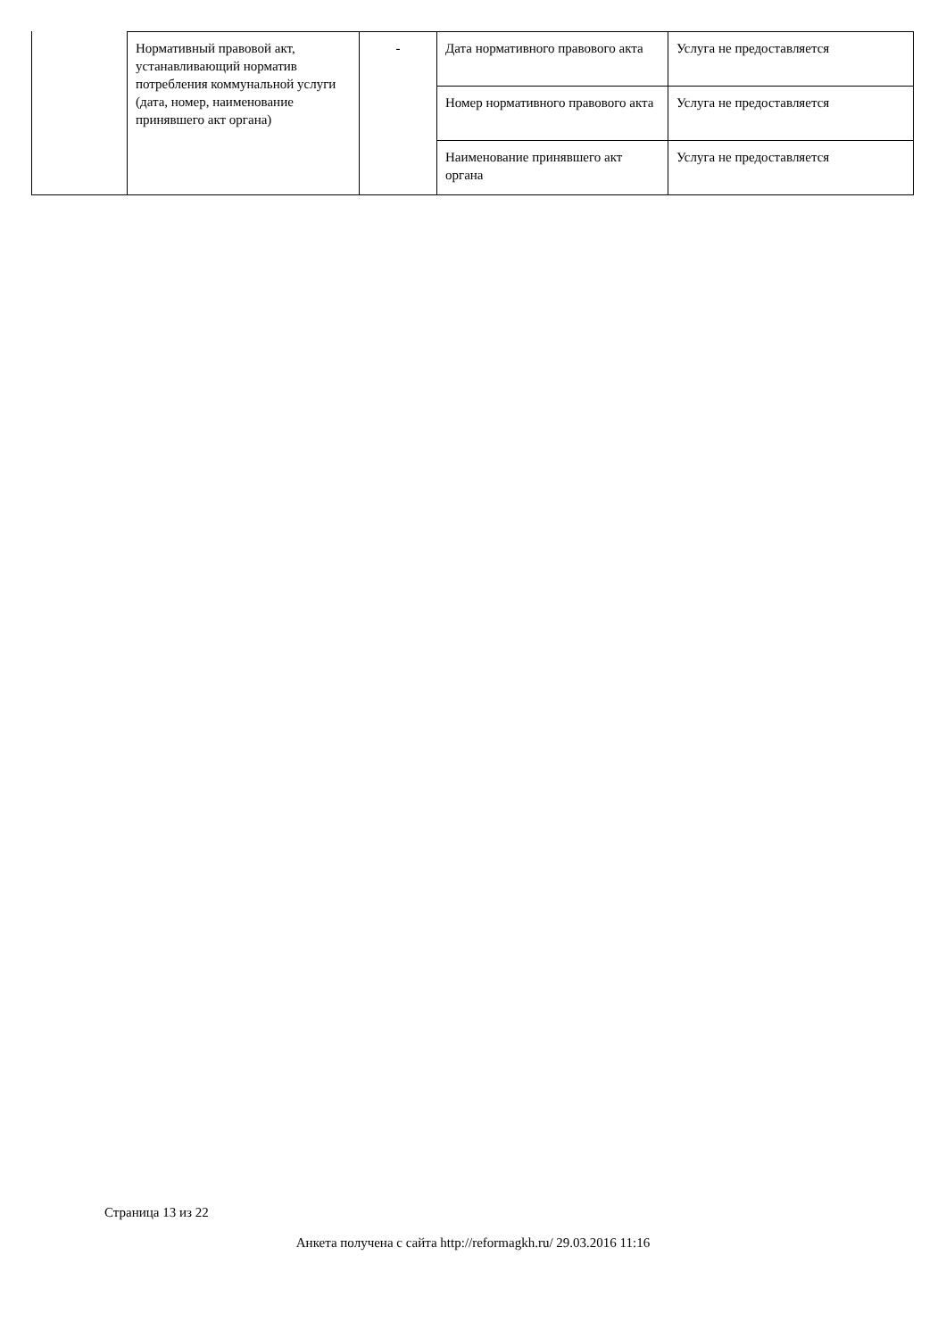| Нормативный правовой акт, устанавливающий норматив потребления коммунальной услуги (дата, номер, наименование принявшего акт органа) | - | Дата нормативного правового акта | Услуга не предоставляется |
| | | Номер нормативного правового акта | Услуга не предоставляется |
| | | Наименование принявшего акт органа | Услуга не предоставляется |
Страница 13 из 22
Анкета получена с сайта http://reformagkh.ru/ 29.03.2016 11:16